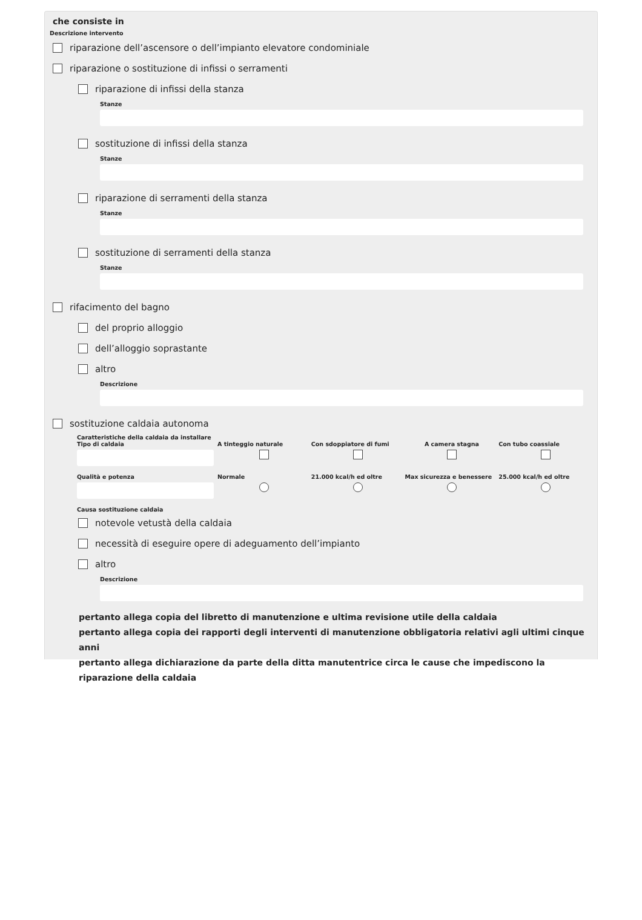che consiste in
Descrizione intervento
riparazione dell’ascensore o dell’impianto elevatore condominiale
riparazione o sostituzione di infissi o serramenti
riparazione di infissi della stanza
Stanze
sostituzione di infissi della stanza
Stanze
riparazione di serramenti della stanza
Stanze
sostituzione di serramenti della stanza
Stanze
rifacimento del bagno
del proprio alloggio
dell’alloggio soprastante
altro
Descrizione
sostituzione caldaia autonoma
Caratteristiche della caldaia da installare
Tipo di caldaia A tinteggio naturale Con sdoppiatore di fumi A camera stagna Con tubo coassiale
Qualità e potenza Normale 21.000 kcal/h ed oltre Max sicurezza e benessere 25.000 kcal/h ed oltre
Causa sostituzione caldaia
notevole vetustà della caldaia
necessità di eseguire opere di adeguamento dell’impianto
altro
Descrizione
pertanto allega copia del libretto di manutenzione e ultima revisione utile della caldaia
pertanto allega copia dei rapporti degli interventi di manutenzione obbligatoria relativi agli ultimi cinque anni
pertanto allega dichiarazione da parte della ditta manutentrice circa le cause che impediscono la riparazione della caldaia